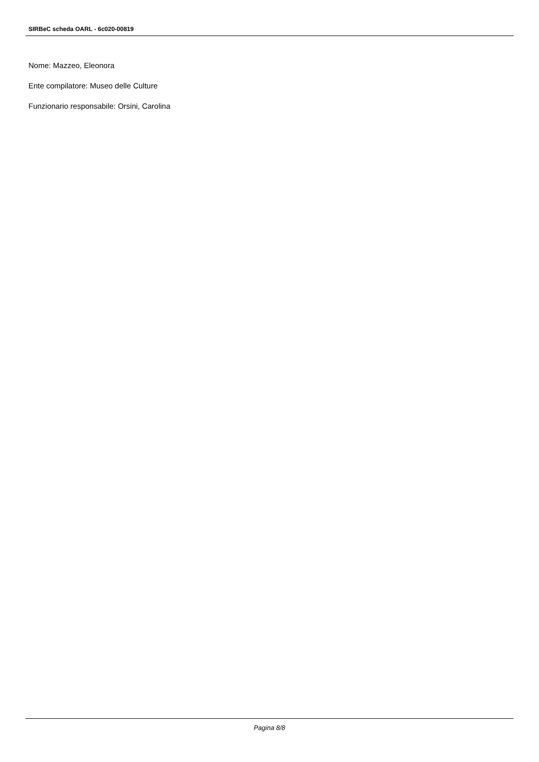SIRBeC scheda OARL - 6c020-00819
Nome: Mazzeo, Eleonora
Ente compilatore: Museo delle Culture
Funzionario responsabile: Orsini, Carolina
Pagina 8/8